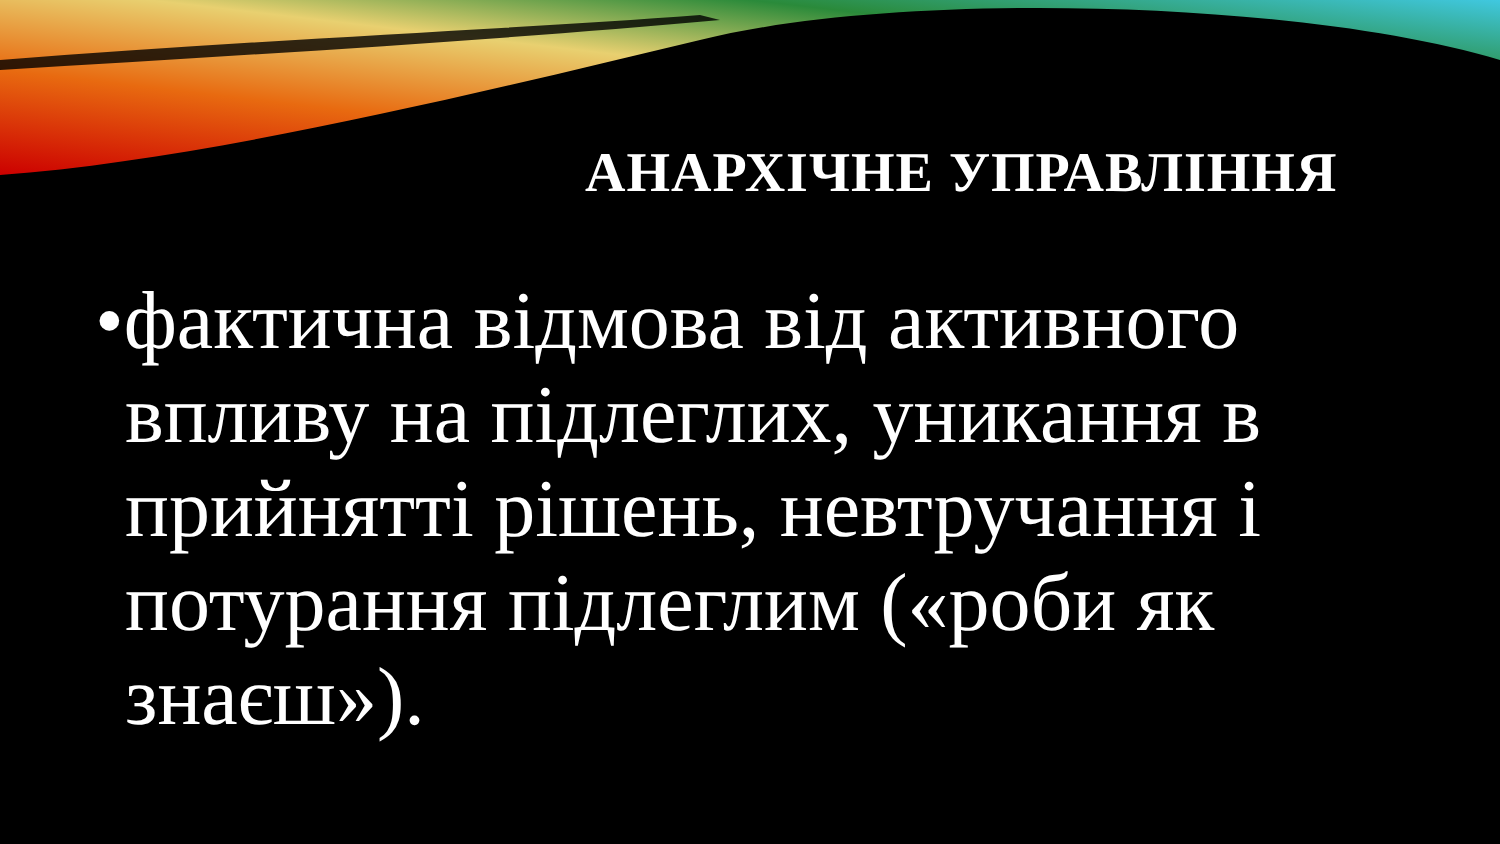АНАРХІЧНЕ УПРАВЛІННЯ
•фактична відмова від активного впливу на підлеглих, уникання в прийнятті рішень, невтручання і потурання підлеглим («роби як знаєш»).